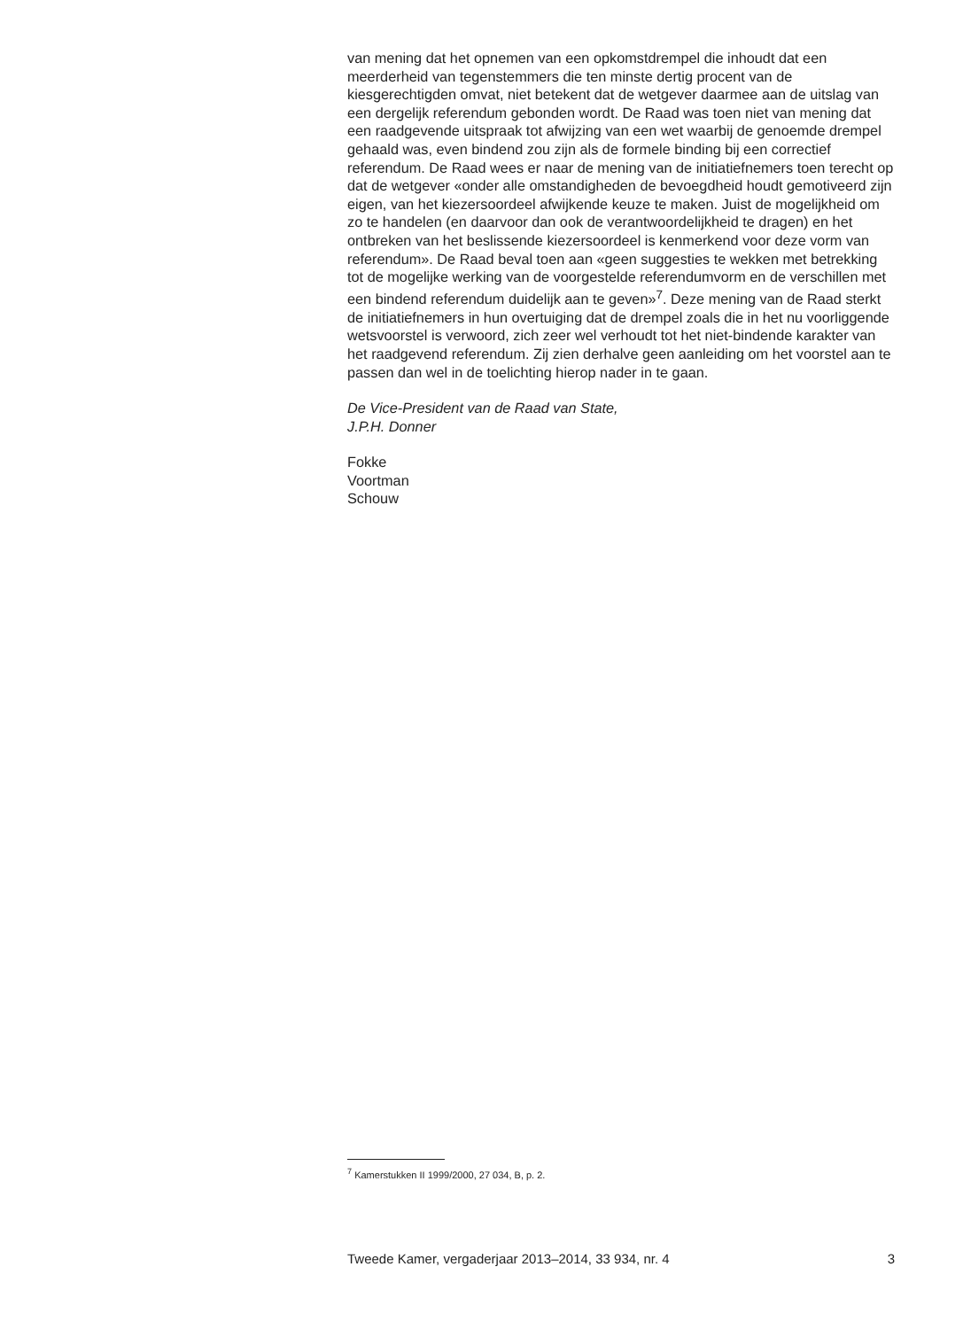van mening dat het opnemen van een opkomstdrempel die inhoudt dat een meerderheid van tegenstemmers die ten minste dertig procent van de kiesgerechtigden omvat, niet betekent dat de wetgever daarmee aan de uitslag van een dergelijk referendum gebonden wordt. De Raad was toen niet van mening dat een raadgevende uitspraak tot afwijzing van een wet waarbij de genoemde drempel gehaald was, even bindend zou zijn als de formele binding bij een correctief referendum. De Raad wees er naar de mening van de initiatiefnemers toen terecht op dat de wetgever «onder alle omstandigheden de bevoegdheid houdt gemotiveerd zijn eigen, van het kiezersoordeel afwijkende keuze te maken. Juist de mogelijkheid om zo te handelen (en daarvoor dan ook de verantwoordelijkheid te dragen) en het ontbreken van het beslissende kiezersoordeel is kenmerkend voor deze vorm van referendum». De Raad beval toen aan «geen suggesties te wekken met betrekking tot de mogelijke werking van de voorgestelde referendumvorm en de verschillen met een bindend referendum duidelijk aan te geven»<sup>7</sup>. Deze mening van de Raad sterkt de initiatiefnemers in hun overtuiging dat de drempel zoals die in het nu voorliggende wetsvoorstel is verwoord, zich zeer wel verhoudt tot het niet-bindende karakter van het raadgevend referendum. Zij zien derhalve geen aanleiding om het voorstel aan te passen dan wel in de toelichting hierop nader in te gaan.
De Vice-President van de Raad van State,
J.P.H. Donner
Fokke
Voortman
Schouw
<sup>7</sup> Kamerstukken II 1999/2000, 27 034, B, p. 2.
Tweede Kamer, vergaderjaar 2013–2014, 33 934, nr. 4 3